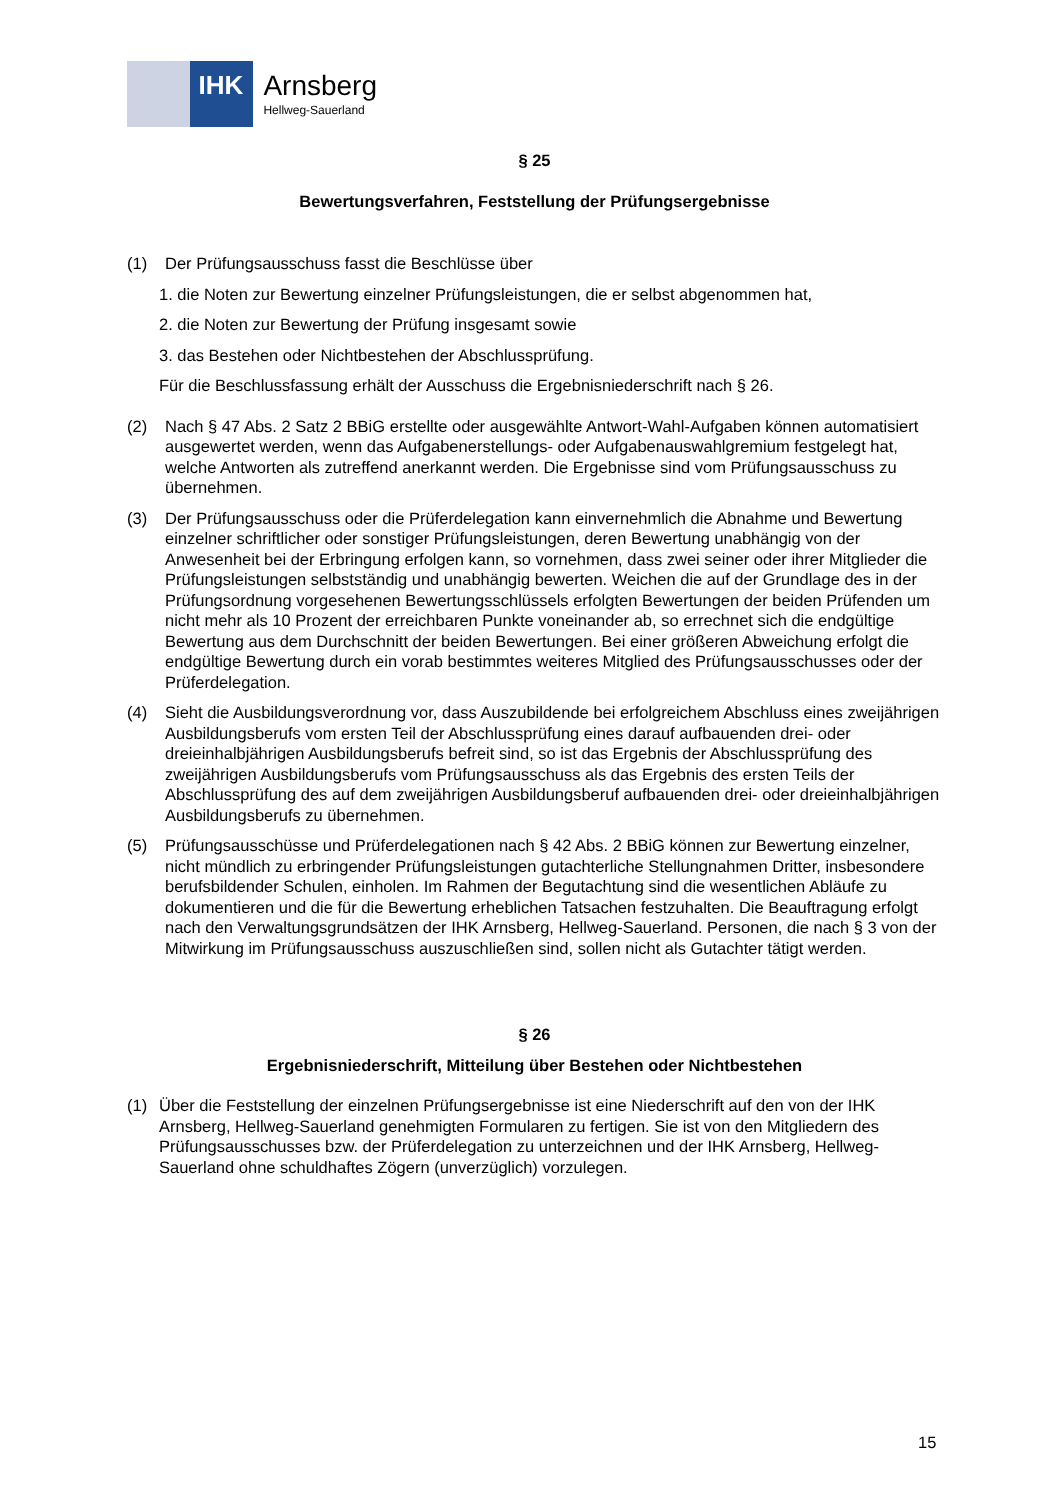IHK
Arnsberg
Hellweg-Sauerland
§ 25
Bewertungsverfahren, Feststellung der Prüfungsergebnisse
(1) Der Prüfungsausschuss fasst die Beschlüsse über
1. die Noten zur Bewertung einzelner Prüfungsleistungen, die er selbst abgenommen hat,
2. die Noten zur Bewertung der Prüfung insgesamt sowie
3. das Bestehen oder Nichtbestehen der Abschlussprüfung.
Für die Beschlussfassung erhält der Ausschuss die Ergebnisniederschrift nach § 26.
(2) Nach § 47 Abs. 2 Satz 2 BBiG erstellte oder ausgewählte Antwort-Wahl-Aufgaben können automatisiert ausgewertet werden, wenn das Aufgabenerstellungs- oder Aufgabenauswahlgremium festgelegt hat, welche Antworten als zutreffend anerkannt werden. Die Ergebnisse sind vom Prüfungsausschuss zu übernehmen.
(3) Der Prüfungsausschuss oder die Prüferdelegation kann einvernehmlich die Abnahme und Bewertung einzelner schriftlicher oder sonstiger Prüfungsleistungen, deren Bewertung unabhängig von der Anwesenheit bei der Erbringung erfolgen kann, so vornehmen, dass zwei seiner oder ihrer Mitglieder die Prüfungsleistungen selbstständig und unabhängig bewerten. Weichen die auf der Grundlage des in der Prüfungsordnung vorgesehenen Bewertungsschlüssels erfolgten Bewertungen der beiden Prüfenden um nicht mehr als 10 Prozent der erreichbaren Punkte voneinander ab, so errechnet sich die endgültige Bewertung aus dem Durchschnitt der beiden Bewertungen. Bei einer größeren Abweichung erfolgt die endgültige Bewertung durch ein vorab bestimmtes weiteres Mitglied des Prüfungsausschusses oder der Prüferdelegation.
(4) Sieht die Ausbildungsverordnung vor, dass Auszubildende bei erfolgreichem Abschluss eines zweijährigen Ausbildungsberufs vom ersten Teil der Abschlussprüfung eines darauf aufbauenden drei- oder dreieinhalbjährigen Ausbildungsberufs befreit sind, so ist das Ergebnis der Abschlussprüfung des zweijährigen Ausbildungsberufs vom Prüfungsausschuss als das Ergebnis des ersten Teils der Abschlussprüfung des auf dem zweijährigen Ausbildungsberuf aufbauenden drei- oder dreieinhalbjährigen Ausbildungsberufs zu übernehmen.
(5) Prüfungsausschüsse und Prüferdelegationen nach § 42 Abs. 2 BBiG können zur Bewertung einzelner, nicht mündlich zu erbringender Prüfungsleistungen gutachterliche Stellungnahmen Dritter, insbesondere berufsbildender Schulen, einholen. Im Rahmen der Begutachtung sind die wesentlichen Abläufe zu dokumentieren und die für die Bewertung erheblichen Tatsachen festzuhalten. Die Beauftragung erfolgt nach den Verwaltungsgrundsätzen der IHK Arnsberg, Hellweg-Sauerland. Personen, die nach § 3 von der Mitwirkung im Prüfungsausschuss auszuschließen sind, sollen nicht als Gutachter tätigt werden.
§ 26
Ergebnisniederschrift, Mitteilung über Bestehen oder Nichtbestehen
(1) Über die Feststellung der einzelnen Prüfungsergebnisse ist eine Niederschrift auf den von der IHK Arnsberg, Hellweg-Sauerland genehmigten Formularen zu fertigen. Sie ist von den Mitgliedern des Prüfungsausschusses bzw. der Prüferdelegation zu unterzeichnen und der IHK Arnsberg, Hellweg-Sauerland ohne schuldhaftes Zögern (unverzüglich) vorzulegen.
15